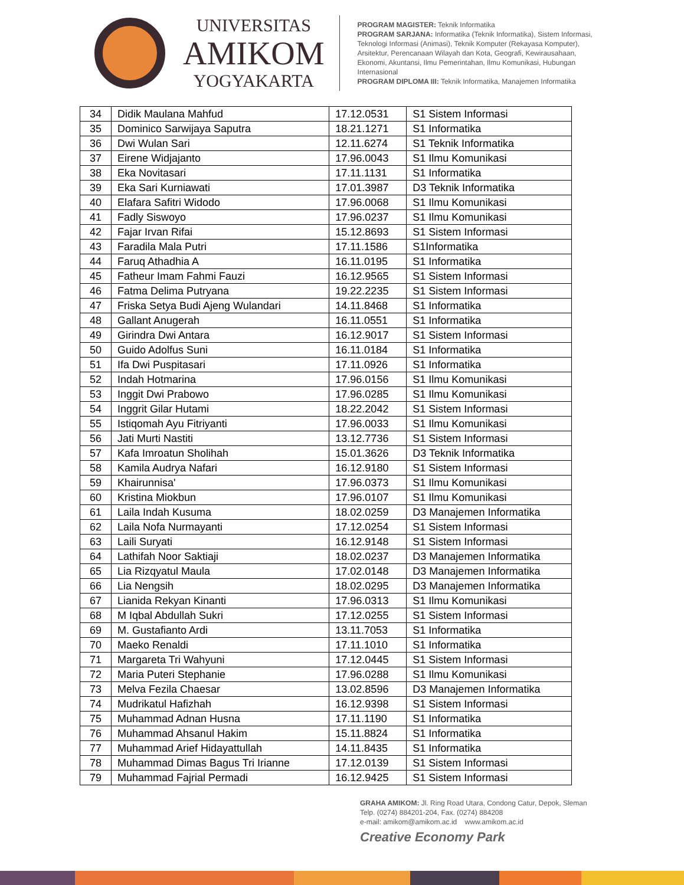UNIVERSITAS
AMIKOM
YOGYAKARTA
PROGRAM MAGISTER: Teknik Informatika
PROGRAM SARJANA: Informatika (Teknik Informatika), Sistem Informasi, Teknologi Informasi (Animasi), Teknik Komputer (Rekayasa Komputer), Arsitektur, Perencanaan Wilayah dan Kota, Geografi, Kewirausahaan, Ekonomi, Akuntansi, Ilmu Pemerintahan, Ilmu Komunikasi, Hubungan Internasional
PROGRAM DIPLOMA III: Teknik Informatika, Manajemen Informatika
| 34 | Didik Maulana Mahfud | 17.12.0531 | S1 Sistem Informasi |
| 35 | Dominico Sarwijaya Saputra | 18.21.1271 | S1 Informatika |
| 36 | Dwi Wulan Sari | 12.11.6274 | S1 Teknik Informatika |
| 37 | Eirene Widjajanto | 17.96.0043 | S1 Ilmu Komunikasi |
| 38 | Eka Novitasari | 17.11.1131 | S1 Informatika |
| 39 | Eka Sari Kurniawati | 17.01.3987 | D3 Teknik Informatika |
| 40 | Elafara Safitri Widodo | 17.96.0068 | S1 Ilmu Komunikasi |
| 41 | Fadly Siswoyo | 17.96.0237 | S1 Ilmu Komunikasi |
| 42 | Fajar Irvan Rifai | 15.12.8693 | S1 Sistem Informasi |
| 43 | Faradila Mala Putri | 17.11.1586 | S1Informatika |
| 44 | Faruq Athadhia A | 16.11.0195 | S1 Informatika |
| 45 | Fatheur Imam Fahmi Fauzi | 16.12.9565 | S1 Sistem Informasi |
| 46 | Fatma Delima Putryana | 19.22.2235 | S1 Sistem Informasi |
| 47 | Friska Setya Budi Ajeng Wulandari | 14.11.8468 | S1 Informatika |
| 48 | Gallant Anugerah | 16.11.0551 | S1 Informatika |
| 49 | Girindra Dwi Antara | 16.12.9017 | S1 Sistem Informasi |
| 50 | Guido Adolfus Suni | 16.11.0184 | S1 Informatika |
| 51 | Ifa Dwi Puspitasari | 17.11.0926 | S1 Informatika |
| 52 | Indah Hotmarina | 17.96.0156 | S1 Ilmu Komunikasi |
| 53 | Inggit Dwi Prabowo | 17.96.0285 | S1 Ilmu Komunikasi |
| 54 | Inggrit Gilar Hutami | 18.22.2042 | S1 Sistem Informasi |
| 55 | Istiqomah Ayu Fitriyanti | 17.96.0033 | S1 Ilmu Komunikasi |
| 56 | Jati Murti Nastiti | 13.12.7736 | S1 Sistem Informasi |
| 57 | Kafa Imroatun Sholihah | 15.01.3626 | D3 Teknik Informatika |
| 58 | Kamila Audrya Nafari | 16.12.9180 | S1 Sistem Informasi |
| 59 | Khairunnisa' | 17.96.0373 | S1 Ilmu Komunikasi |
| 60 | Kristina Miokbun | 17.96.0107 | S1 Ilmu Komunikasi |
| 61 | Laila Indah Kusuma | 18.02.0259 | D3 Manajemen Informatika |
| 62 | Laila Nofa Nurmayanti | 17.12.0254 | S1 Sistem Informasi |
| 63 | Laili Suryati | 16.12.9148 | S1 Sistem Informasi |
| 64 | Lathifah Noor Saktiaji | 18.02.0237 | D3 Manajemen Informatika |
| 65 | Lia Rizqyatul Maula | 17.02.0148 | D3 Manajemen Informatika |
| 66 | Lia Nengsih | 18.02.0295 | D3 Manajemen Informatika |
| 67 | Lianida Rekyan Kinanti | 17.96.0313 | S1 Ilmu Komunikasi |
| 68 | M Iqbal Abdullah Sukri | 17.12.0255 | S1 Sistem Informasi |
| 69 | M. Gustafianto Ardi | 13.11.7053 | S1 Informatika |
| 70 | Maeko Renaldi | 17.11.1010 | S1 Informatika |
| 71 | Margareta Tri Wahyuni | 17.12.0445 | S1 Sistem Informasi |
| 72 | Maria Puteri Stephanie | 17.96.0288 | S1 Ilmu Komunikasi |
| 73 | Melva Fezila Chaesar | 13.02.8596 | D3 Manajemen Informatika |
| 74 | Mudrikatul Hafizhah | 16.12.9398 | S1 Sistem Informasi |
| 75 | Muhammad Adnan Husna | 17.11.1190 | S1 Informatika |
| 76 | Muhammad Ahsanul Hakim | 15.11.8824 | S1 Informatika |
| 77 | Muhammad Arief Hidayattullah | 14.11.8435 | S1 Informatika |
| 78 | Muhammad Dimas Bagus Tri Irianne | 17.12.0139 | S1 Sistem Informasi |
| 79 | Muhammad Fajrial Permadi | 16.12.9425 | S1 Sistem Informasi |
GRAHA AMIKOM: Jl. Ring Road Utara, Condong Catur, Depok, Sleman
Telp. (0274) 884201-204, Fax. (0274) 884208
e-mail: amikom@amikom.ac.id www.amikom.ac.id
Creative Economy Park